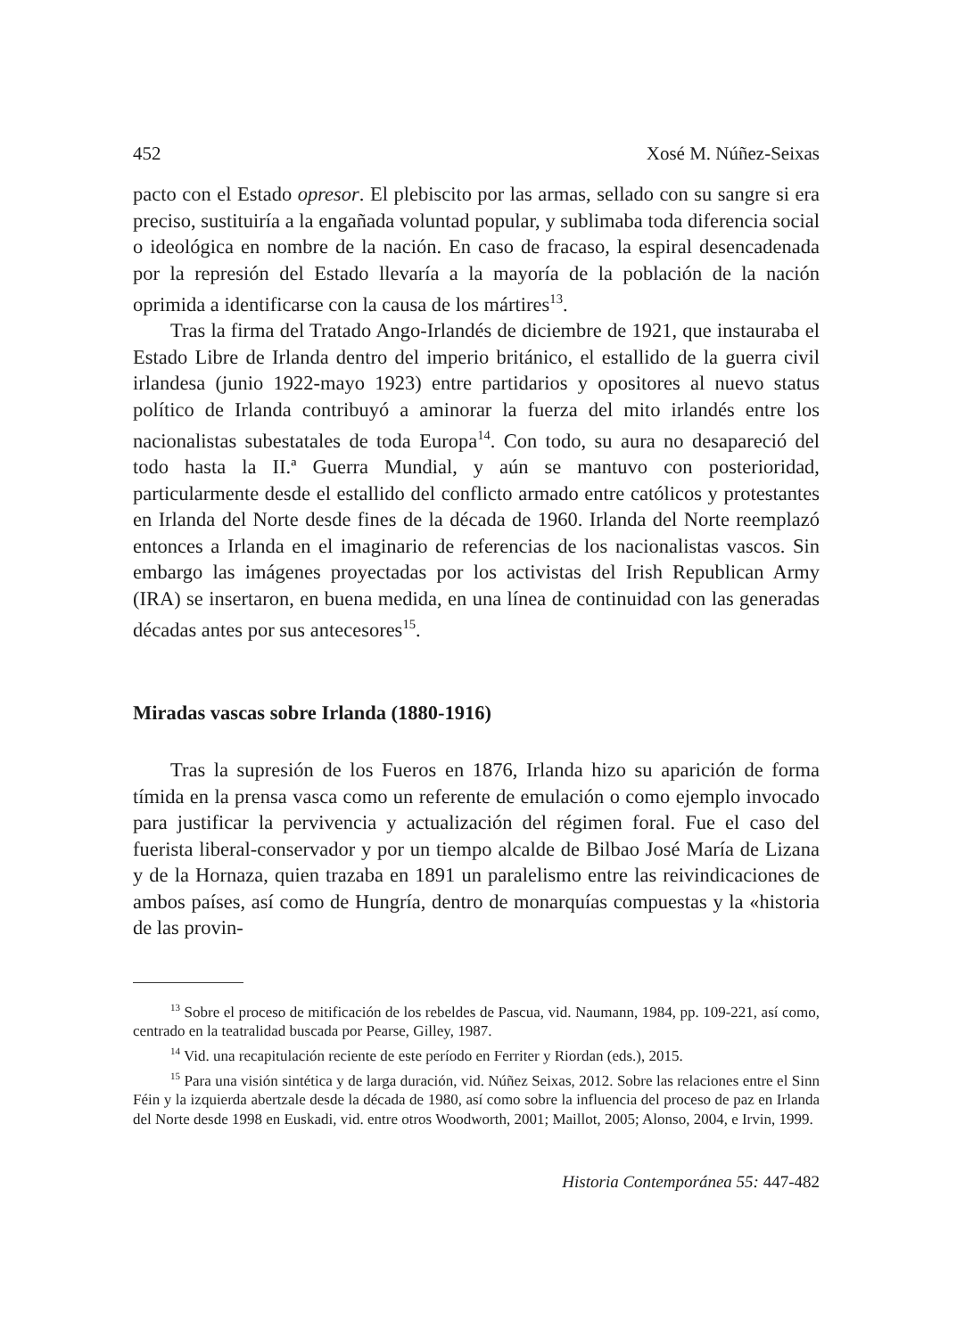452 Xosé M. Núñez-Seixas
pacto con el Estado opresor. El plebiscito por las armas, sellado con su sangre si era preciso, sustituiría a la engañada voluntad popular, y sublimaba toda diferencia social o ideológica en nombre de la nación. En caso de fracaso, la espiral desencadenada por la represión del Estado llevaría a la mayoría de la población de la nación oprimida a identificarse con la causa de los mártires<sup>13</sup>.
Tras la firma del Tratado Ango-Irlandés de diciembre de 1921, que instauraba el Estado Libre de Irlanda dentro del imperio británico, el estallido de la guerra civil irlandesa (junio 1922-mayo 1923) entre partidarios y opositores al nuevo status político de Irlanda contribuyó a aminorar la fuerza del mito irlandés entre los nacionalistas subestatales de toda Europa<sup>14</sup>. Con todo, su aura no desapareció del todo hasta la II.ª Guerra Mundial, y aún se mantuvo con posterioridad, particularmente desde el estallido del conflicto armado entre católicos y protestantes en Irlanda del Norte desde fines de la década de 1960. Irlanda del Norte reemplazó entonces a Irlanda en el imaginario de referencias de los nacionalistas vascos. Sin embargo las imágenes proyectadas por los activistas del Irish Republican Army (IRA) se insertaron, en buena medida, en una línea de continuidad con las generadas décadas antes por sus antecesores<sup>15</sup>.
Miradas vascas sobre Irlanda (1880-1916)
Tras la supresión de los Fueros en 1876, Irlanda hizo su aparición de forma tímida en la prensa vasca como un referente de emulación o como ejemplo invocado para justificar la pervivencia y actualización del régimen foral. Fue el caso del fuerista liberal-conservador y por un tiempo alcalde de Bilbao José María de Lizana y de la Hornaza, quien trazaba en 1891 un paralelismo entre las reivindicaciones de ambos países, así como de Hungría, dentro de monarquías compuestas y la «historia de las provin-
<sup>13</sup> Sobre el proceso de mitificación de los rebeldes de Pascua, vid. Naumann, 1984, pp. 109-221, así como, centrado en la teatralidad buscada por Pearse, Gilley, 1987.
<sup>14</sup> Vid. una recapitulación reciente de este período en Ferriter y Riordan (eds.), 2015.
<sup>15</sup> Para una visión sintética y de larga duración, vid. Núñez Seixas, 2012. Sobre las relaciones entre el Sinn Féin y la izquierda abertzale desde la década de 1980, así como sobre la influencia del proceso de paz en Irlanda del Norte desde 1998 en Euskadi, vid. entre otros Woodworth, 2001; Maillot, 2005; Alonso, 2004, e Irvin, 1999.
Historia Contemporánea 55: 447-482